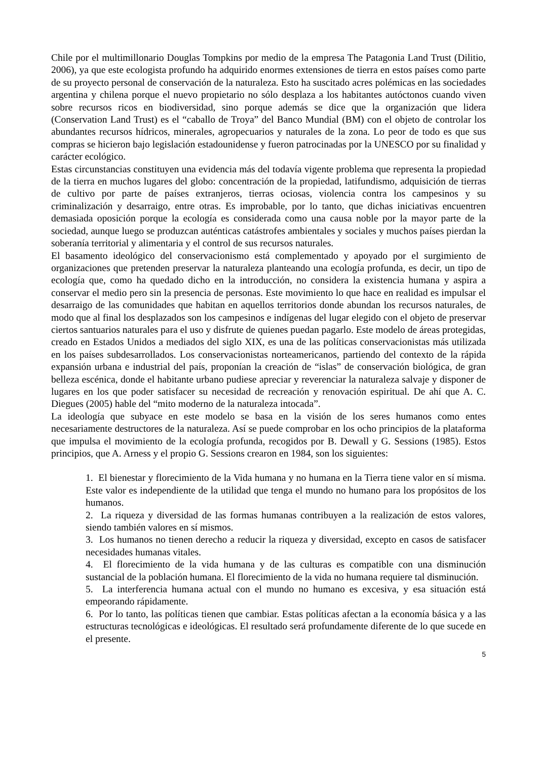Chile por el multimillonario Douglas Tompkins por medio de la empresa The Patagonia Land Trust (Dilitio, 2006), ya que este ecologista profundo ha adquirido enormes extensiones de tierra en estos países como parte de su proyecto personal de conservación de la naturaleza. Esto ha suscitado acres polémicas en las sociedades argentina y chilena porque el nuevo propietario no sólo desplaza a los habitantes autóctonos cuando viven sobre recursos ricos en biodiversidad, sino porque además se dice que la organización que lidera (Conservation Land Trust) es el “caballo de Troya” del Banco Mundial (BM) con el objeto de controlar los abundantes recursos hídricos, minerales, agropecuarios y naturales de la zona. Lo peor de todo es que sus compras se hicieron bajo legislación estadounidense y fueron patrocinadas por la UNESCO por su finalidad y carácter ecológico.
Estas circunstancias constituyen una evidencia más del todavía vigente problema que representa la propiedad de la tierra en muchos lugares del globo: concentración de la propiedad, latifundismo, adquisición de tierras de cultivo por parte de países extranjeros, tierras ociosas, violencia contra los campesinos y su criminalización y desarraigo, entre otras. Es improbable, por lo tanto, que dichas iniciativas encuentren demasiada oposición porque la ecología es considerada como una causa noble por la mayor parte de la sociedad, aunque luego se produzcan auténticas catástrofes ambientales y sociales y muchos países pierdan la soberanía territorial y alimentaria y el control de sus recursos naturales.
El basamento ideológico del conservacionismo está complementado y apoyado por el surgimiento de organizaciones que pretenden preservar la naturaleza planteando una ecología profunda, es decir, un tipo de ecología que, como ha quedado dicho en la introducción, no considera la existencia humana y aspira a conservar el medio pero sin la presencia de personas. Este movimiento lo que hace en realidad es impulsar el desarraigo de las comunidades que habitan en aquellos territorios donde abundan los recursos naturales, de modo que al final los desplazados son los campesinos e indígenas del lugar elegido con el objeto de preservar ciertos santuarios naturales para el uso y disfrute de quienes puedan pagarlo. Este modelo de áreas protegidas, creado en Estados Unidos a mediados del siglo XIX, es una de las políticas conservacionistas más utilizada en los países subdesarrollados. Los conservacionistas norteamericanos, partiendo del contexto de la rápida expansión urbana e industrial del país, proponían la creación de “islas” de conservación biológica, de gran belleza escénica, donde el habitante urbano pudiese apreciar y reverenciar la naturaleza salvaje y disponer de lugares en los que poder satisfacer su necesidad de recreación y renovación espiritual. De ahí que A. C. Diegues (2005) hable del “mito moderno de la naturaleza intocada”.
La ideología que subyace en este modelo se basa en la visión de los seres humanos como entes necesariamente destructores de la naturaleza. Así se puede comprobar en los ocho principios de la plataforma que impulsa el movimiento de la ecología profunda, recogidos por B. Dewall y G. Sessions (1985). Estos principios, que A. Arness y el propio G. Sessions crearon en 1984, son los siguientes:
1. El bienestar y florecimiento de la Vida humana y no humana en la Tierra tiene valor en sí misma. Este valor es independiente de la utilidad que tenga el mundo no humano para los propósitos de los humanos.
2. La riqueza y diversidad de las formas humanas contribuyen a la realización de estos valores, siendo también valores en sí mismos.
3. Los humanos no tienen derecho a reducir la riqueza y diversidad, excepto en casos de satisfacer necesidades humanas vitales.
4. El florecimiento de la vida humana y de las culturas es compatible con una disminución sustancial de la población humana. El florecimiento de la vida no humana requiere tal disminución.
5. La interferencia humana actual con el mundo no humano es excesiva, y esa situación está empeorando rápidamente.
6. Por lo tanto, las políticas tienen que cambiar. Estas políticas afectan a la economía básica y a las estructuras tecnológicas e ideológicas. El resultado será profundamente diferente de lo que sucede en el presente.
5